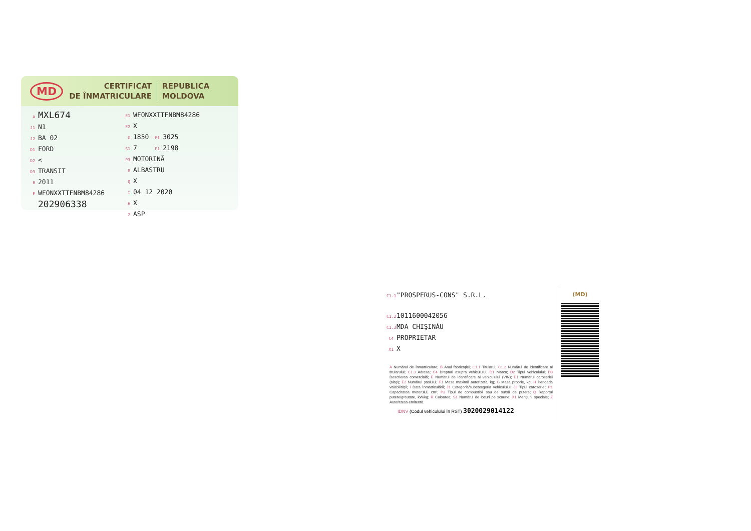MD
CERTIFICAT
DE ÎNMATRICULARE
REPUBLICA
MOLDOVA
A MXL674
J1 N1
J2 BA 02
D1 FORD
D2 <
D3 TRANSIT
B 2011
E WFONXXTTFNBM84286
202906338
E1 WFONXXTTFNBM84286
E2 X
G 1850 F1 3025
S1 7 P1 2198
P3 MOTORINĂ
R ALBASTRU
Q X
I 04 12 2020
H X
Z ASP
C1.1 "PROSPERUS-CONS" S.R.L.
C1.2 1011600042056
C1.3 MDA CHIŞINĂU
C4 PROPRIETAR
X1 X
A Numărul de înmatriculare; B Anul fabricaţiei; C1.1 Titularul; C1.2 Numărul de identificare al titularului; C1.3 Adresa; C4 Drepturi asupra vehiculului; D1 Marca; D2 Tipul vehiculului; D3 Descrierea comercială; E Numărul de identificare al vehiculului (VIN); E1 Numărul caroseriei (alaş); E2 Numărul şasiului; F1 Masa maximă autorizată, kg; G Masa proprie, kg; H Perioada valabilităţii; I Data înmatriculării; J1 Categoria/subcategoria vehiculului; J2 Tipul caroseriei; P1 Capacitatea motorului, cm³; P3 Tipul de combustibil sau de sursă de putere; Q Raportul putere/greutate, kW/kg; R Culoarea; S1 Numărul de locuri pe scaune; X1 Menţiuni speciale; Z Autoritatea emitentă.
IDNV (Codul vehiculului în RST) 3020029014122
(MD)